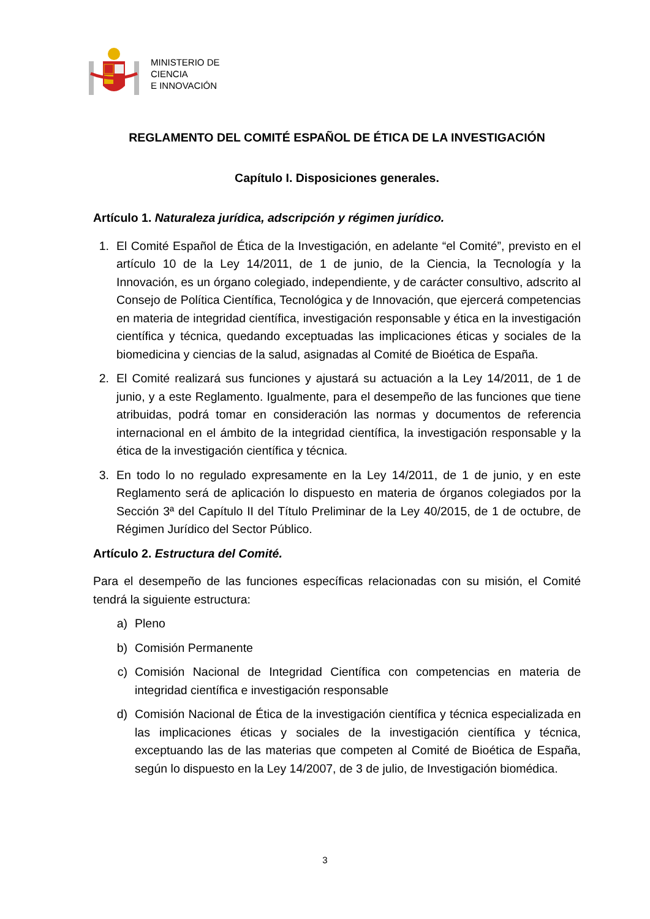MINISTERIO DE
CIENCIA
E INNOVACIÓN
REGLAMENTO DEL COMITÉ ESPAÑOL DE ÉTICA DE LA INVESTIGACIÓN
Capítulo I. Disposiciones generales.
Artículo 1. Naturaleza jurídica, adscripción y régimen jurídico.
1. El Comité Español de Ética de la Investigación, en adelante “el Comité”, previsto en el artículo 10 de la Ley 14/2011, de 1 de junio, de la Ciencia, la Tecnología y la Innovación, es un órgano colegiado, independiente, y de carácter consultivo, adscrito al Consejo de Política Científica, Tecnológica y de Innovación, que ejercerá competencias en materia de integridad científica, investigación responsable y ética en la investigación científica y técnica, quedando exceptuadas las implicaciones éticas y sociales de la biomedicina y ciencias de la salud, asignadas al Comité de Bioética de España.
2. El Comité realizará sus funciones y ajustará su actuación a la Ley 14/2011, de 1 de junio, y a este Reglamento. Igualmente, para el desempeño de las funciones que tiene atribuidas, podrá tomar en consideración las normas y documentos de referencia internacional en el ámbito de la integridad científica, la investigación responsable y la ética de la investigación científica y técnica.
3. En todo lo no regulado expresamente en la Ley 14/2011, de 1 de junio, y en este Reglamento será de aplicación lo dispuesto en materia de órganos colegiados por la Sección 3ª del Capítulo II del Título Preliminar de la Ley 40/2015, de 1 de octubre, de Régimen Jurídico del Sector Público.
Artículo 2. Estructura del Comité.
Para el desempeño de las funciones específicas relacionadas con su misión, el Comité tendrá la siguiente estructura:
a) Pleno
b) Comisión Permanente
c) Comisión Nacional de Integridad Científica con competencias en materia de integridad científica e investigación responsable
d) Comisión Nacional de Ética de la investigación científica y técnica especializada en las implicaciones éticas y sociales de la investigación científica y técnica, exceptuando las de las materias que competen al Comité de Bioética de España, según lo dispuesto en la Ley 14/2007, de 3 de julio, de Investigación biomédica.
3